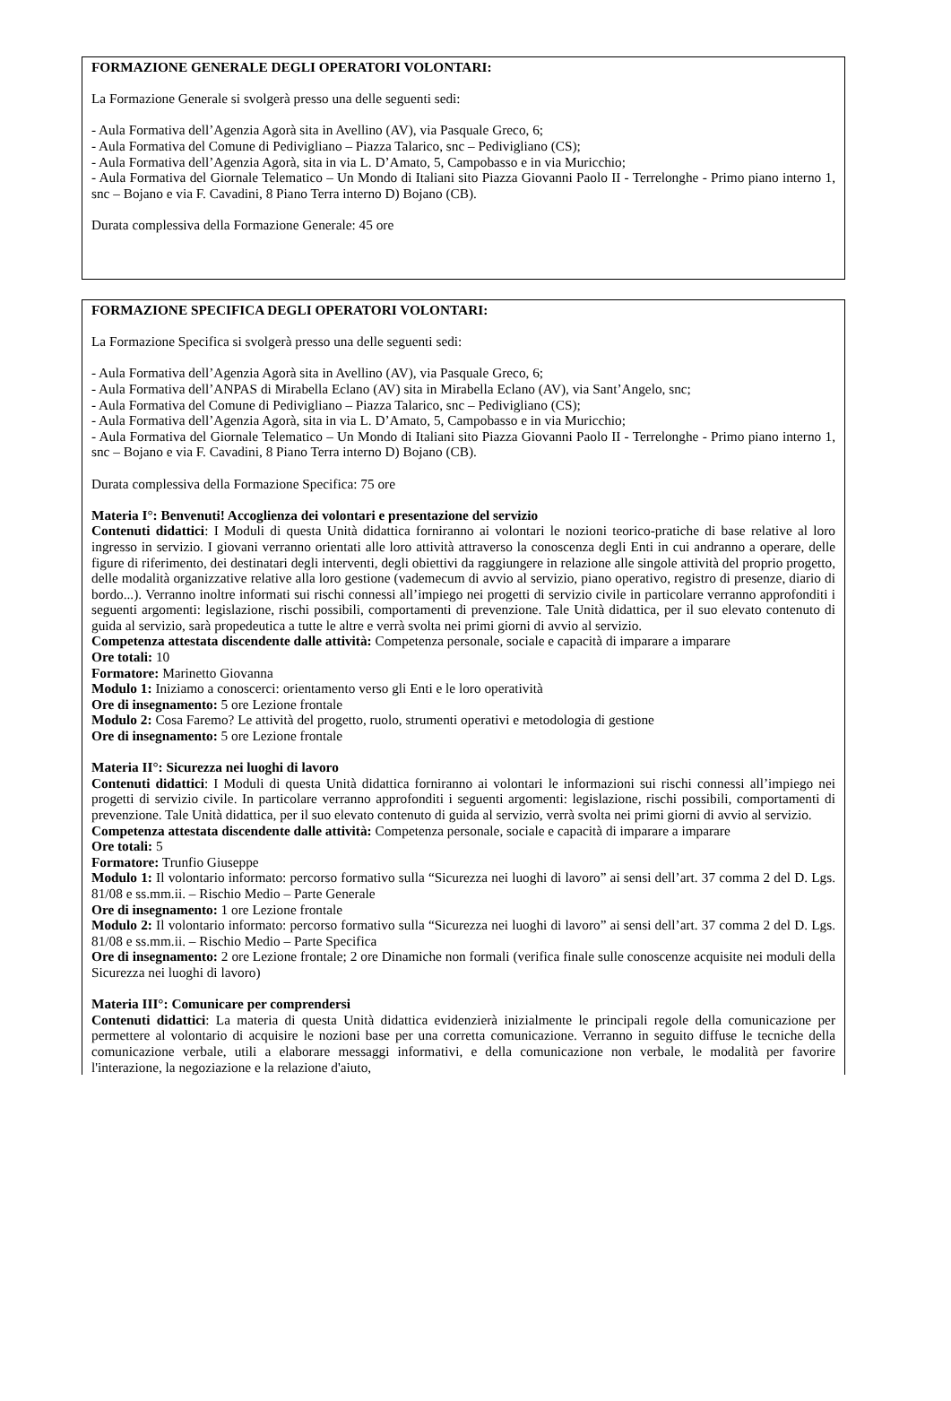FORMAZIONE GENERALE DEGLI OPERATORI VOLONTARI:
La Formazione Generale si svolgerà presso una delle seguenti sedi:
- Aula Formativa dell’Agenzia Agorà sita in Avellino (AV), via Pasquale Greco, 6;
- Aula Formativa del Comune di Pedivigliano – Piazza Talarico, snc – Pedivigliano (CS);
- Aula Formativa dell’Agenzia Agorà, sita in via L. D’Amato, 5, Campobasso e in via Muricchio;
- Aula Formativa del Giornale Telematico – Un Mondo di Italiani sito Piazza Giovanni Paolo II - Terrelonghe - Primo piano interno 1, snc – Bojano e via F. Cavadini, 8 Piano Terra interno D) Bojano (CB).
Durata complessiva della Formazione Generale: 45 ore
FORMAZIONE SPECIFICA DEGLI OPERATORI VOLONTARI:
La Formazione Specifica si svolgerà presso una delle seguenti sedi:
- Aula Formativa dell’Agenzia Agorà sita in Avellino (AV), via Pasquale Greco, 6;
- Aula Formativa dell’ANPAS di Mirabella Eclano (AV) sita in Mirabella Eclano (AV), via Sant’Angelo, snc;
- Aula Formativa del Comune di Pedivigliano – Piazza Talarico, snc – Pedivigliano (CS);
- Aula Formativa dell’Agenzia Agorà, sita in via L. D’Amato, 5, Campobasso e in via Muricchio;
- Aula Formativa del Giornale Telematico – Un Mondo di Italiani sito Piazza Giovanni Paolo II - Terrelonghe - Primo piano interno 1, snc – Bojano e via F. Cavadini, 8 Piano Terra interno D) Bojano (CB).
Durata complessiva della Formazione Specifica: 75 ore
Materia I°: Benvenuti! Accoglienza dei volontari e presentazione del servizio
Contenuti didattici: I Moduli di questa Unità didattica forniranno ai volontari le nozioni teorico-pratiche di base relative al loro ingresso in servizio. I giovani verranno orientati alle loro attività attraverso la conoscenza degli Enti in cui andranno a operare, delle figure di riferimento, dei destinatari degli interventi, degli obiettivi da raggiungere in relazione alle singole attività del proprio progetto, delle modalità organizzative relative alla loro gestione (vademecum di avvio al servizio, piano operativo, registro di presenze, diario di bordo...). Verranno inoltre informati sui rischi connessi all’impiego nei progetti di servizio civile in particolare verranno approfonditi i seguenti argomenti: legislazione, rischi possibili, comportamenti di prevenzione. Tale Unità didattica, per il suo elevato contenuto di guida al servizio, sarà propedeutica a tutte le altre e verrà svolta nei primi giorni di avvio al servizio.
Competenza attestata discendente dalle attività: Competenza personale, sociale e capacità di imparare a imparare
Ore totali: 10
Formatore: Marinetto Giovanna
Modulo 1: Iniziamo a conoscerci: orientamento verso gli Enti e le loro operatività
Ore di insegnamento: 5 ore Lezione frontale
Modulo 2: Cosa Faremo? Le attività del progetto, ruolo, strumenti operativi e metodologia di gestione
Ore di insegnamento: 5 ore Lezione frontale
Materia II°: Sicurezza nei luoghi di lavoro
Contenuti didattici: I Moduli di questa Unità didattica forniranno ai volontari le informazioni sui rischi connessi all’impiego nei progetti di servizio civile. In particolare verranno approfonditi i seguenti argomenti: legislazione, rischi possibili, comportamenti di prevenzione. Tale Unità didattica, per il suo elevato contenuto di guida al servizio, verrà svolta nei primi giorni di avvio al servizio.
Competenza attestata discendente dalle attività: Competenza personale, sociale e capacità di imparare a imparare
Ore totali: 5
Formatore: Trunfio Giuseppe
Modulo 1: Il volontario informato: percorso formativo sulla “Sicurezza nei luoghi di lavoro” ai sensi dell’art. 37 comma 2 del D. Lgs. 81/08 e ss.mm.ii. – Rischio Medio – Parte Generale
Ore di insegnamento: 1 ore Lezione frontale
Modulo 2: Il volontario informato: percorso formativo sulla “Sicurezza nei luoghi di lavoro” ai sensi dell’art. 37 comma 2 del D. Lgs. 81/08 e ss.mm.ii. – Rischio Medio – Parte Specifica
Ore di insegnamento: 2 ore Lezione frontale; 2 ore Dinamiche non formali (verifica finale sulle conoscenze acquisite nei moduli della Sicurezza nei luoghi di lavoro)
Materia III°: Comunicare per comprendersi
Contenuti didattici: La materia di questa Unità didattica evidenzierà inizialmente le principali regole della comunicazione per permettere al volontario di acquisire le nozioni base per una corretta comunicazione. Verranno in seguito diffuse le tecniche della comunicazione verbale, utili a elaborare messaggi informativi, e della comunicazione non verbale, le modalità per favorire l'interazione, la negoziazione e la relazione d'aiuto,